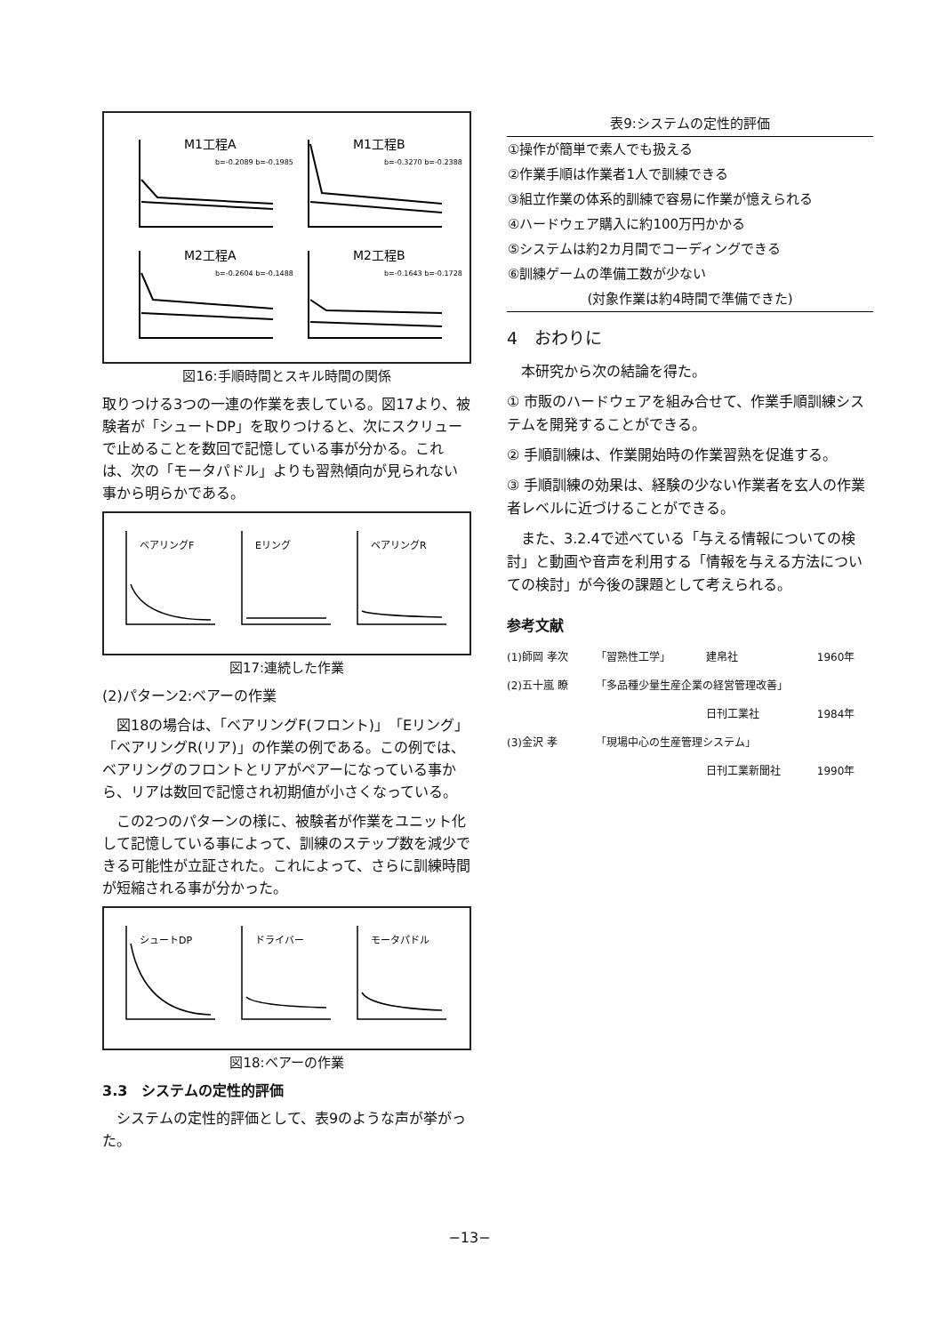M1工程A
M1工程B
M2工程A
M2工程B
b=-0.2089 b=-0.1985
b=-0.3270 b=-0.2388
b=-0.2604 b=-0.1488
b=-0.1643 b=-0.1728
図16:手順時間とスキル時間の関係
取りつける3つの一連の作業を表している。図17より、被験者が「シュートDP」を取りつけると、次にスクリューで止めることを数回で記憶している事が分かる。これは、次の「モータパドル」よりも習熟傾向が見られない事から明らかである。
ベアリングF
Eリング
ベアリングR
図17:連続した作業
(2)パターン2:ベアーの作業
図18の場合は、「ベアリングF(フロント)」「Eリング」「ベアリングR(リア)」の作業の例である。この例では、ベアリングのフロントとリアがペアーになっている事から、リアは数回で記憶され初期値が小さくなっている。
この2つのパターンの様に、被験者が作業をユニット化して記憶している事によって、訓練のステップ数を減少できる可能性が立証された。これによって、さらに訓練時間が短縮される事が分かった。
シュートDP
ドライバー
モータパドル
図18:ベアーの作業
3.3　システムの定性的評価
システムの定性的評価として、表9のような声が挙がった。
| 表9:システムの定性的評価 |
| --- |
| ①操作が簡単で素人でも扱える |
| ②作業手順は作業者1人で訓練できる |
| ③組立作業の体系的訓練で容易に作業が憶えられる |
| ④ハードウェア購入に約100万円かかる |
| ⑤システムは約2カ月間でコーディングできる |
| ⑥訓練ゲームの準備工数が少ない |
| (対象作業は約4時間で準備できた) |
4　おわりに
本研究から次の結論を得た。
① 市販のハードウェアを組み合せて、作業手順訓練システムを開発することができる。
② 手順訓練は、作業開始時の作業習熟を促進する。
③ 手順訓練の効果は、経験の少ない作業者を玄人の作業者レベルに近づけることができる。
また、3.2.4で述べている「与える情報についての検討」と動画や音声を利用する「情報を与える方法についての検討」が今後の課題として考えられる。
参考文献
| (1)師岡 孝次 | 「習熟性工学」 | 建帛社 | 1960年 |
| (2)五十嵐 瞭 | 「多品種少量生産企業の経営管理改善」 | | |
| | | 日刊工業社 | 1984年 |
| (3)金沢 孝 | 「現場中心の生産管理システム」 | | |
| | | 日刊工業新聞社 | 1990年 |
−13−